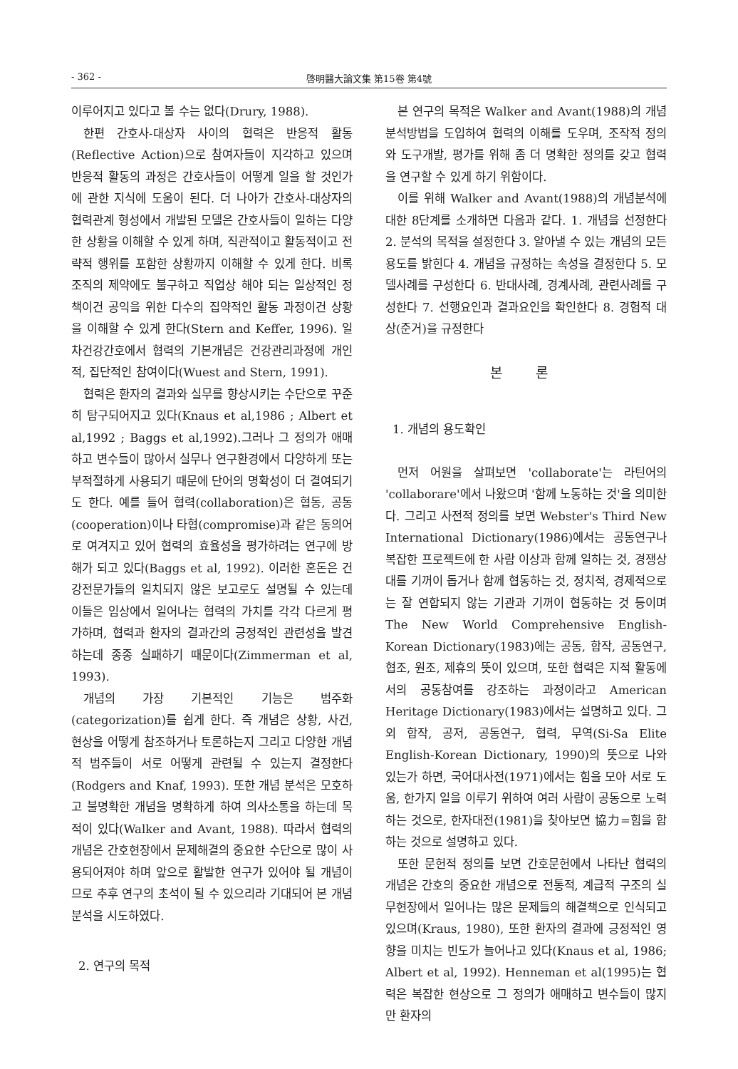- 362 - 啓明醫大論文集 第15卷 第4號
이루어지고 있다고 볼 수는 없다(Drury, 1988).
한편 간호사-대상자 사이의 협력은 반응적 활동(Reflective Action)으로 참여자들이 지각하고 있으며 반응적 활동의 과정은 간호사들이 어떻게 일을 할 것인가에 관한 지식에 도움이 된다. 더 나아가 간호사-대상자의 협력관계 형성에서 개발된 모델은 간호사들이 일하는 다양한 상황을 이해할 수 있게 하며, 직관적이고 활동적이고 전략적 행위를 포함한 상황까지 이해할 수 있게 한다. 비록 조직의 제약에도 불구하고 직업상 해야 되는 일상적인 정책이건 공익을 위한 다수의 집약적인 활동 과정이건 상황을 이해할 수 있게 한다(Stern and Keffer, 1996). 일차건강간호에서 협력의 기본개념은 건강관리과정에 개인적, 집단적인 참여이다(Wuest and Stern, 1991).
협력은 환자의 결과와 실무를 향상시키는 수단으로 꾸준히 탐구되어지고 있다(Knaus et al,1986 ; Albert et al,1992 ; Baggs et al,1992).그러나 그 정의가 애매하고 변수들이 많아서 실무나 연구환경에서 다양하게 또는 부적절하게 사용되기 때문에 단어의 명확성이 더 결여되기도 한다. 예를 들어 협력(collaboration)은 협동, 공동(cooperation)이나 타협(compromise)과 같은 동의어로 여겨지고 있어 협력의 효율성을 평가하려는 연구에 방해가 되고 있다(Baggs et al, 1992). 이러한 혼돈은 건강전문가들의 일치되지 않은 보고로도 설명될 수 있는데 이들은 임상에서 일어나는 협력의 가치를 각각 다르게 평가하며, 협력과 환자의 결과간의 긍정적인 관련성을 발견하는데 종종 실패하기 때문이다(Zimmerman et al, 1993).
개념의 가장 기본적인 기능은 범주화(categorization)를 쉽게 한다. 즉 개념은 상황, 사건, 현상을 어떻게 참조하거나 토론하는지 그리고 다양한 개념적 범주들이 서로 어떻게 관련될 수 있는지 결정한다(Rodgers and Knaf, 1993). 또한 개념 분석은 모호하고 불명확한 개념을 명확하게 하여 의사소통을 하는데 목적이 있다(Walker and Avant, 1988). 따라서 협력의 개념은 간호현장에서 문제해결의 중요한 수단으로 많이 사용되어져야 하며 앞으로 활발한 연구가 있어야 될 개념이므로 추후 연구의 초석이 될 수 있으리라 기대되어 본 개념 분석을 시도하였다.
2. 연구의 목적
본 연구의 목적은 Walker and Avant(1988)의 개념 분석방법을 도입하여 협력의 이해를 도우며, 조작적 정의와 도구개발, 평가를 위해 좀 더 명확한 정의를 갖고 협력을 연구할 수 있게 하기 위함이다.
이를 위해 Walker and Avant(1988)의 개념분석에 대한 8단계를 소개하면 다음과 같다. 1. 개념을 선정한다 2. 분석의 목적을 설정한다 3. 알아낼 수 있는 개념의 모든 용도를 밝힌다 4. 개념을 규정하는 속성을 결정한다 5. 모델사례를 구성한다 6. 반대사례, 경계사례, 관련사례를 구성한다 7. 선행요인과 결과요인을 확인한다 8. 경험적 대상(준거)을 규정한다
본 론
1. 개념의 용도확인
먼저 어원을 살펴보면 'collaborate'는 라틴어의 'collaborare'에서 나왔으며 '함께 노동하는 것'을 의미한다. 그리고 사전적 정의를 보면 Webster's Third New International Dictionary(1986)에서는 공동연구나 복잡한 프로젝트에 한 사람 이상과 함께 일하는 것, 경쟁상대를 기꺼이 돕거나 함께 협동하는 것, 정치적, 경제적으로는 잘 연합되지 않는 기관과 기꺼이 협동하는 것 등이며 The New World Comprehensive English-Korean Dictionary(1983)에는 공동, 합작, 공동연구, 협조, 원조, 제휴의 뜻이 있으며, 또한 협력은 지적 활동에서의 공동참여를 강조하는 과정이라고 American Heritage Dictionary(1983)에서는 설명하고 있다. 그외 합작, 공저, 공동연구, 협력, 무역(Si-Sa Elite English-Korean Dictionary, 1990)의 뜻으로 나와 있는가 하면, 국어대사전(1971)에서는 힘을 모아 서로 도움, 한가지 일을 이루기 위하여 여러 사람이 공동으로 노력하는 것으로, 한자대전(1981)을 찾아보면 協力=힘을 합하는 것으로 설명하고 있다.
또한 문헌적 정의를 보면 간호문헌에서 나타난 협력의 개념은 간호의 중요한 개념으로 전통적, 계급적 구조의 실무현장에서 일어나는 많은 문제들의 해결책으로 인식되고 있으며(Kraus, 1980), 또한 환자의 결과에 긍정적인 영향을 미치는 빈도가 늘어나고 있다(Knaus et al, 1986; Albert et al, 1992). Henneman et al(1995)는 협력은 복잡한 현상으로 그 정의가 애매하고 변수들이 많지만 환자의